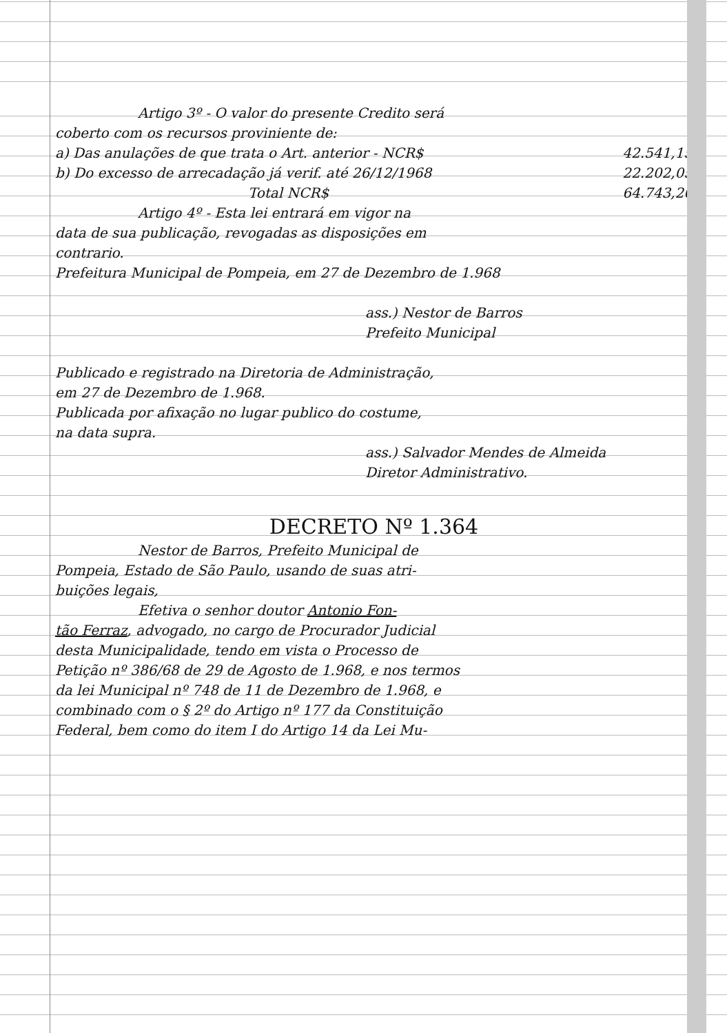Artigo 3º - O valor do presente Credito será
coberto com os recursos proviniente de:
a) Das anulações de que trata o Art. anterior - NCR$ 42.541,15
b) Do excesso de arrecadação já verif. até 26/12/1968 22.202,05
Total NCR$ 64.743,20
Artigo 4º - Esta lei entrará em vigor na
data de sua publicação, revogadas as disposições em
contrario.
Prefeitura Municipal de Pompeia, em 27 de Dezembro de 1.968
ass.) Nestor de Barros
Prefeito Municipal
Publicado e registrado na Diretoria de Administração,
em 27 de Dezembro de 1.968.
Publicada por afixação no lugar publico do costume,
na data supra.
ass.) Salvador Mendes de Almeida
Diretor Administrativo.
DECRETO Nº 1.364
Nestor de Barros, Prefeito Municipal de
Pompeia, Estado de São Paulo, usando de suas atri-
buições legais,
Efetiva o senhor doutor Antonio Fon-
tão Ferraz, advogado, no cargo de Procurador Judicial
desta Municipalidade, tendo em vista o Processo de
Petição nº 386/68 de 29 de Agosto de 1.968, e nos termos
da lei Municipal nº 748 de 11 de Dezembro de 1.968, e
combinado com o § 2º do Artigo nº 177 da Constituição
Federal, bem como do item I do Artigo 14 da Lei Mu-